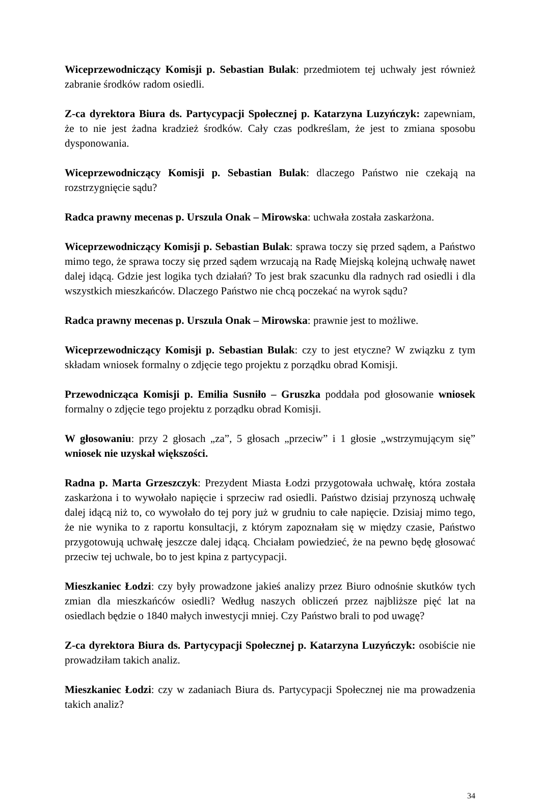Wiceprzewodniczący Komisji p. Sebastian Bulak: przedmiotem tej uchwały jest również zabranie środków radom osiedli.
Z-ca dyrektora Biura ds. Partycypacji Społecznej p. Katarzyna Luzyńczyk: zapewniam, że to nie jest żadna kradzież środków. Cały czas podkreślam, że jest to zmiana sposobu dysponowania.
Wiceprzewodniczący Komisji p. Sebastian Bulak: dlaczego Państwo nie czekają na rozstrzygnięcie sądu?
Radca prawny mecenas p. Urszula Onak – Mirowska: uchwała została zaskarżona.
Wiceprzewodniczący Komisji p. Sebastian Bulak: sprawa toczy się przed sądem, a Państwo mimo tego, że sprawa toczy się przed sądem wrzucają na Radę Miejską kolejną uchwałę nawet dalej idącą. Gdzie jest logika tych działań? To jest brak szacunku dla radnych rad osiedli i dla wszystkich mieszkańców. Dlaczego Państwo nie chcą poczekać na wyrok sądu?
Radca prawny mecenas p. Urszula Onak – Mirowska: prawnie jest to możliwe.
Wiceprzewodniczący Komisji p. Sebastian Bulak: czy to jest etyczne? W związku z tym składam wniosek formalny o zdjęcie tego projektu z porządku obrad Komisji.
Przewodnicząca Komisji p. Emilia Susniło – Gruszka poddała pod głosowanie wniosek formalny o zdjęcie tego projektu z porządku obrad Komisji.
W głosowaniu: przy 2 głosach „za”, 5 głosach „przeciw” i 1 głosie „wstrzymującym się” wniosek nie uzyskał większości.
Radna p. Marta Grzeszczyk: Prezydent Miasta Łodzi przygotowała uchwałę, która została zaskarżona i to wywołało napięcie i sprzeciw rad osiedli. Państwo dzisiaj przynoszą uchwałę dalej idącą niż to, co wywołało do tej pory już w grudniu to całe napięcie. Dzisiaj mimo tego, że nie wynika to z raportu konsultacji, z którym zapoznałam się w między czasie, Państwo przygotowują uchwałę jeszcze dalej idącą. Chciałam powiedzieć, że na pewno będę głosować przeciw tej uchwale, bo to jest kpina z partycypacji.
Mieszkaniec Łodzi: czy były prowadzone jakieś analizy przez Biuro odnośnie skutków tych zmian dla mieszkańców osiedli? Według naszych obliczeń przez najbliższe pięć lat na osiedlach będzie o 1840 małych inwestycji mniej. Czy Państwo brali to pod uwagę?
Z-ca dyrektora Biura ds. Partycypacji Społecznej p. Katarzyna Luzyńczyk: osobiście nie prowadziłam takich analiz.
Mieszkaniec Łodzi: czy w zadaniach Biura ds. Partycypacji Społecznej nie ma prowadzenia takich analiz?
34